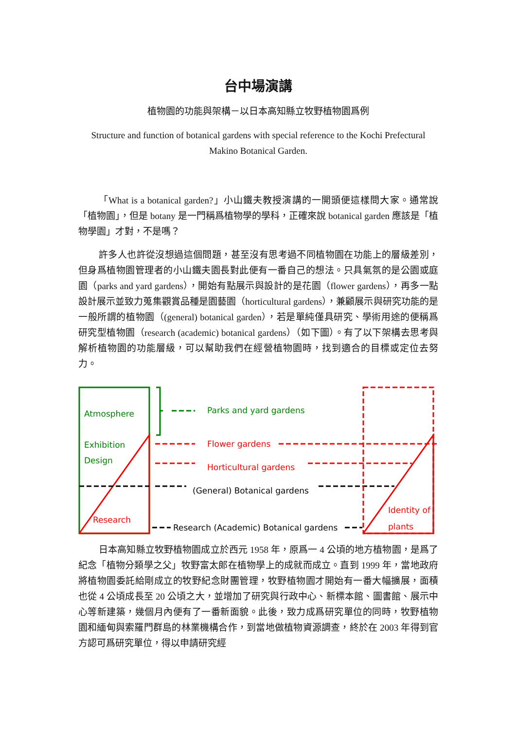台中場演講
植物園的功能與架構－以日本高知縣立牧野植物園爲例
Structure and function of botanical gardens with special reference to the Kochi Prefectural Makino Botanical Garden.
「What is a botanical garden?」小山鐵夫教授演講的一開頭便這樣問大家。通常說「植物園」，但是 botany 是一門稱爲植物學的學科，正確來說 botanical garden 應該是「植物學園」才對，不是嗎？
許多人也許從沒想過這個問題，甚至沒有思考過不同植物園在功能上的層級差別，但身爲植物園管理者的小山鐵夫園長對此便有一番自己的想法。只具氣氛的是公園或庭園（parks and yard gardens），開始有點展示與設計的是花園（flower gardens），再多一點設計展示並致力蒐集觀賞品種是園藝園（horticultural gardens），兼顧展示與研究功能的是一般所謂的植物園（(general) botanical garden），若是單純僅具研究、學術用途的便稱爲研究型植物園（research (academic) botanical gardens）（如下圖）。有了以下架構去思考與解析植物園的功能層級，可以幫助我們在經營植物園時，找到適合的目標或定位去努力。
Atmosphere
Exhibition
Design
Research
Parks and yard gardens
Flower gardens
Horticultural gardens
(General) Botanical gardens
Research (Academic) Botanical gardens
Identity of
plants
日本高知縣立牧野植物園成立於西元 1958 年，原爲一 4 公頃的地方植物園，是爲了紀念「植物分類學之父」牧野富太郎在植物學上的成就而成立。直到 1999 年，當地政府將植物園委託給剛成立的牧野紀念財團管理，牧野植物園才開始有一番大幅擴展，面積也從 4 公頃成長至 20 公頃之大，並增加了研究與行政中心、新標本館、圖書館、展示中心等新建築，幾個月內便有了一番新面貌。此後，致力成爲研究單位的同時，牧野植物園和緬甸與索羅門群島的林業機構合作，到當地做植物資源調查，終於在 2003 年得到官方認可爲研究單位，得以申請研究經